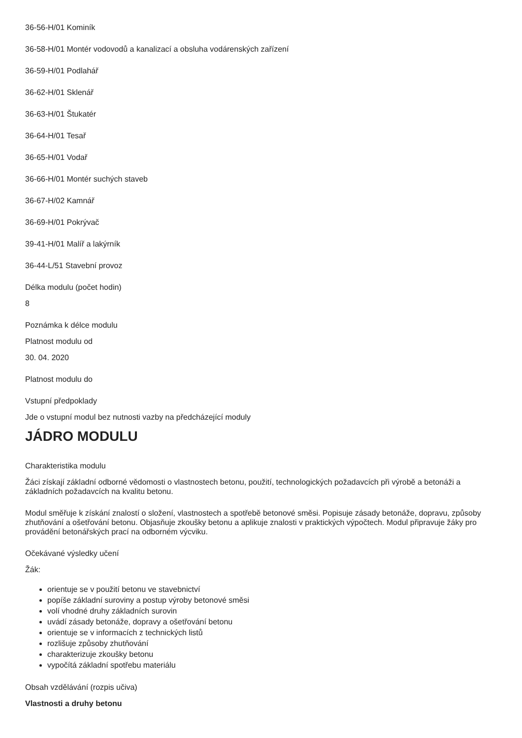36-56-H/01 Kominík
36-58-H/01 Montér vodovodů a kanalizací a obsluha vodárenských zařízení
36-59-H/01 Podlahář
36-62-H/01 Sklenář
36-63-H/01 Štukatér
36-64-H/01 Tesař
36-65-H/01 Vodař
36-66-H/01 Montér suchých staveb
36-67-H/02 Kamnář
36-69-H/01 Pokrývač
39-41-H/01 Malíř a lakýrník
36-44-L/51 Stavební provoz
Délka modulu (počet hodin)
8
Poznámka k délce modulu
Platnost modulu od
30. 04. 2020
Platnost modulu do
Vstupní předpoklady
Jde o vstupní modul bez nutnosti vazby na předcházející moduly
JÁDRO MODULU
Charakteristika modulu
Žáci získají základní odborné vědomosti o vlastnostech betonu, použití, technologických požadavcích při výrobě a betonáži a základních požadavcích na kvalitu betonu.
Modul směřuje k získání znalostí o složení, vlastnostech a spotřebě betonové směsi. Popisuje zásady betonáže, dopravu, způsoby zhutňování a ošetřování betonu. Objasňuje zkoušky betonu a aplikuje znalosti v praktických výpočtech. Modul připravuje žáky pro provádění betonářských prací na odborném výcviku.
Očekávané výsledky učení
Žák:
orientuje se v použití betonu ve stavebnictví
popíše základní suroviny a postup výroby betonové směsi
volí vhodné druhy základních surovin
uvádí zásady betonáže, dopravy a ošetřování betonu
orientuje se v informacích z technických listů
rozlišuje způsoby zhutňování
charakterizuje zkoušky betonu
vypočítá základní spotřebu materiálu
Obsah vzdělávání (rozpis učiva)
Vlastnosti a druhy betonu